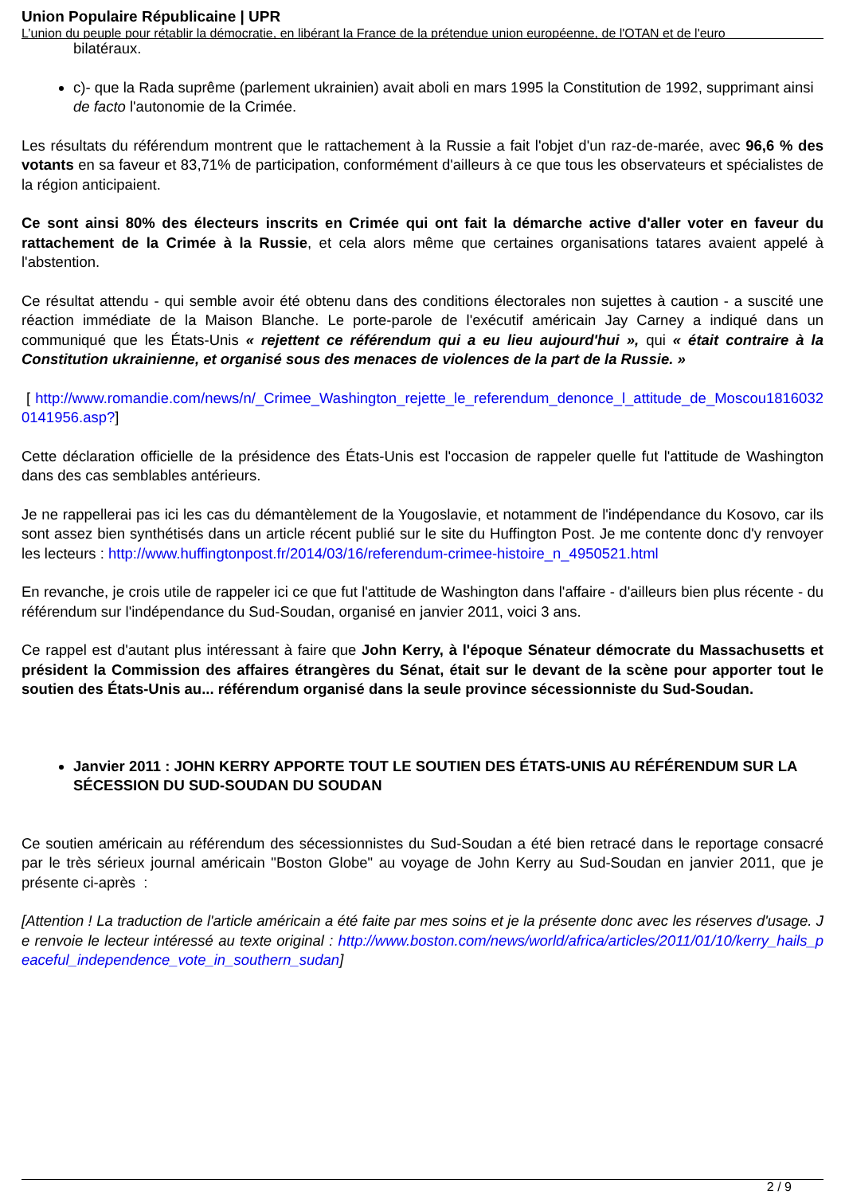Union Populaire Républicaine | UPR
L’union du peuple pour rétablir la démocratie, en libérant la France de la prétendue union européenne, de l'OTAN et de l'euro
bilatéraux.
c)- que la Rada suprême (parlement ukrainien) avait aboli en mars 1995 la Constitution de 1992, supprimant ainsi de facto l'autonomie de la Crimée.
Les résultats du référendum montrent que le rattachement à la Russie a fait l'objet d'un raz-de-marée, avec 96,6 % des votants en sa faveur et 83,71% de participation, conformément d'ailleurs à ce que tous les observateurs et spécialistes de la région anticipaient.
Ce sont ainsi 80% des électeurs inscrits en Crimée qui ont fait la démarche active d'aller voter en faveur du rattachement de la Crimée à la Russie, et cela alors même que certaines organisations tatares avaient appelé à l'abstention.
Ce résultat attendu - qui semble avoir été obtenu dans des conditions électorales non sujettes à caution - a suscité une réaction immédiate de la Maison Blanche. Le porte-parole de l'exécutif américain Jay Carney a indiqué dans un communiqué que les États-Unis « rejettent ce référendum qui a eu lieu aujourd'hui », qui « était contraire à la Constitution ukrainienne, et organisé sous des menaces de violences de la part de la Russie. »
[ http://www.romandie.com/news/n/_Crimee_Washington_rejette_le_referendum_denonce_l_attitude_de_Moscou18160320141956.asp?]
Cette déclaration officielle de la présidence des États-Unis est l'occasion de rappeler quelle fut l'attitude de Washington dans des cas semblables antérieurs.
Je ne rappellerai pas ici les cas du démantèlement de la Yougoslavie, et notamment de l'indépendance du Kosovo, car ils sont assez bien synthétisés dans un article récent publié sur le site du Huffington Post. Je me contente donc d'y renvoyer les lecteurs : http://www.huffingtonpost.fr/2014/03/16/referendum-crimee-histoire_n_4950521.html
En revanche, je crois utile de rappeler ici ce que fut l'attitude de Washington dans l'affaire - d'ailleurs bien plus récente - du référendum sur l'indépendance du Sud-Soudan, organisé en janvier 2011, voici 3 ans.
Ce rappel est d'autant plus intéressant à faire que John Kerry, à l'époque Sénateur démocrate du Massachusetts et président la Commission des affaires étrangères du Sénat, était sur le devant de la scène pour apporter tout le soutien des États-Unis au... référendum organisé dans la seule province sécessionniste du Sud-Soudan.
Janvier 2011 : JOHN KERRY APPORTE TOUT LE SOUTIEN DES ÉTATS-UNIS AU RÉFÉRENDUM SUR LA SÉCESSION DU SUD-SOUDAN DU SOUDAN
Ce soutien américain au référendum des sécessionnistes du Sud-Soudan a été bien retracé dans le reportage consacré par le très sérieux journal américain "Boston Globe" au voyage de John Kerry au Sud-Soudan en janvier 2011, que je présente ci-après :
[Attention ! La traduction de l'article américain a été faite par mes soins et je la présente donc avec les réserves d'usage. Je renvoie le lecteur intéressé au texte original : http://www.boston.com/news/world/africa/articles/2011/01/10/kerry_hails_peaceful_independence_vote_in_southern_sudan]
2 / 9